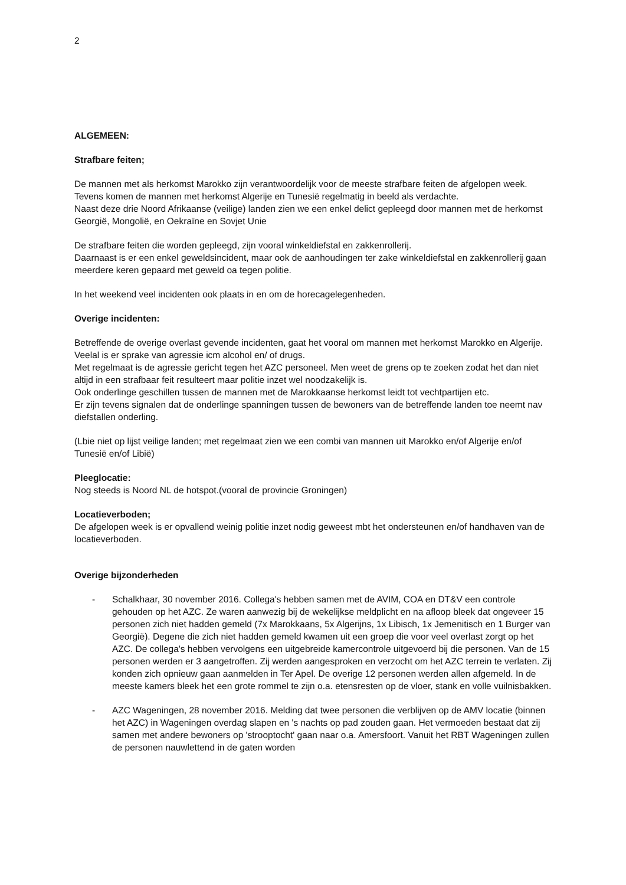2
ALGEMEEN:
Strafbare feiten;
De mannen met als herkomst Marokko zijn verantwoordelijk voor de meeste strafbare feiten de afgelopen week. Tevens komen de mannen met herkomst Algerije en Tunesië regelmatig in beeld als verdachte.
Naast deze drie Noord Afrikaanse (veilige) landen zien we een enkel delict gepleegd door mannen met de herkomst Georgië, Mongolië, en Oekraïne en Sovjet Unie
De strafbare feiten die worden gepleegd, zijn vooral winkeldiefstal en zakkenrollerij.
Daarnaast is er een enkel geweldsincident, maar ook de aanhoudingen ter zake winkeldiefstal en zakkenrollerij gaan meerdere keren gepaard met geweld oa tegen politie.
In het weekend veel incidenten ook plaats in en om de horecagelegenheden.
Overige incidenten:
Betreffende de overige overlast gevende incidenten, gaat het vooral om mannen met herkomst Marokko en Algerije. Veelal is er sprake van agressie icm alcohol en/ of drugs.
Met regelmaat is de agressie gericht tegen het AZC personeel. Men weet de grens op te zoeken zodat het dan niet altijd in een strafbaar feit resulteert maar politie inzet wel noodzakelijk is.
Ook onderlinge geschillen tussen de mannen met de Marokkaanse herkomst leidt tot vechtpartijen etc.
Er zijn tevens signalen dat de onderlinge spanningen tussen de bewoners van de betreffende landen toe neemt nav diefstallen onderling.
(Lbie niet op lijst veilige landen; met regelmaat zien we een combi van mannen uit Marokko en/of Algerije en/of Tunesië en/of Libië)
Pleeglocatie:
Nog steeds is Noord NL de hotspot.(vooral de provincie Groningen)
Locatieverboden;
De afgelopen week is er opvallend weinig politie inzet nodig geweest mbt het ondersteunen en/of handhaven van de locatieverboden.
Overige bijzonderheden
- Schalkhaar, 30 november 2016. Collega's hebben samen met de AVIM, COA en DT&V een controle gehouden op het AZC. Ze waren aanwezig bij de wekelijkse meldplicht en na afloop bleek dat ongeveer 15 personen zich niet hadden gemeld (7x Marokkaans, 5x Algerijns, 1x Libisch, 1x Jemenitisch en 1 Burger van Georgië). Degene die zich niet hadden gemeld kwamen uit een groep die voor veel overlast zorgt op het AZC. De collega's hebben vervolgens een uitgebreide kamercontrole uitgevoerd bij die personen. Van de 15 personen werden er 3 aangetroffen. Zij werden aangesproken en verzocht om het AZC terrein te verlaten. Zij konden zich opnieuw gaan aanmelden in Ter Apel. De overige 12 personen werden allen afgemeld. In de meeste kamers bleek het een grote rommel te zijn o.a. etensresten op de vloer, stank en volle vuilnisbakken.
- AZC Wageningen, 28 november 2016. Melding dat twee personen die verblijven op de AMV locatie (binnen het AZC) in Wageningen overdag slapen en 's nachts op pad zouden gaan. Het vermoeden bestaat dat zij samen met andere bewoners op 'strooptocht' gaan naar o.a. Amersfoort. Vanuit het RBT Wageningen zullen de personen nauwlettend in de gaten worden